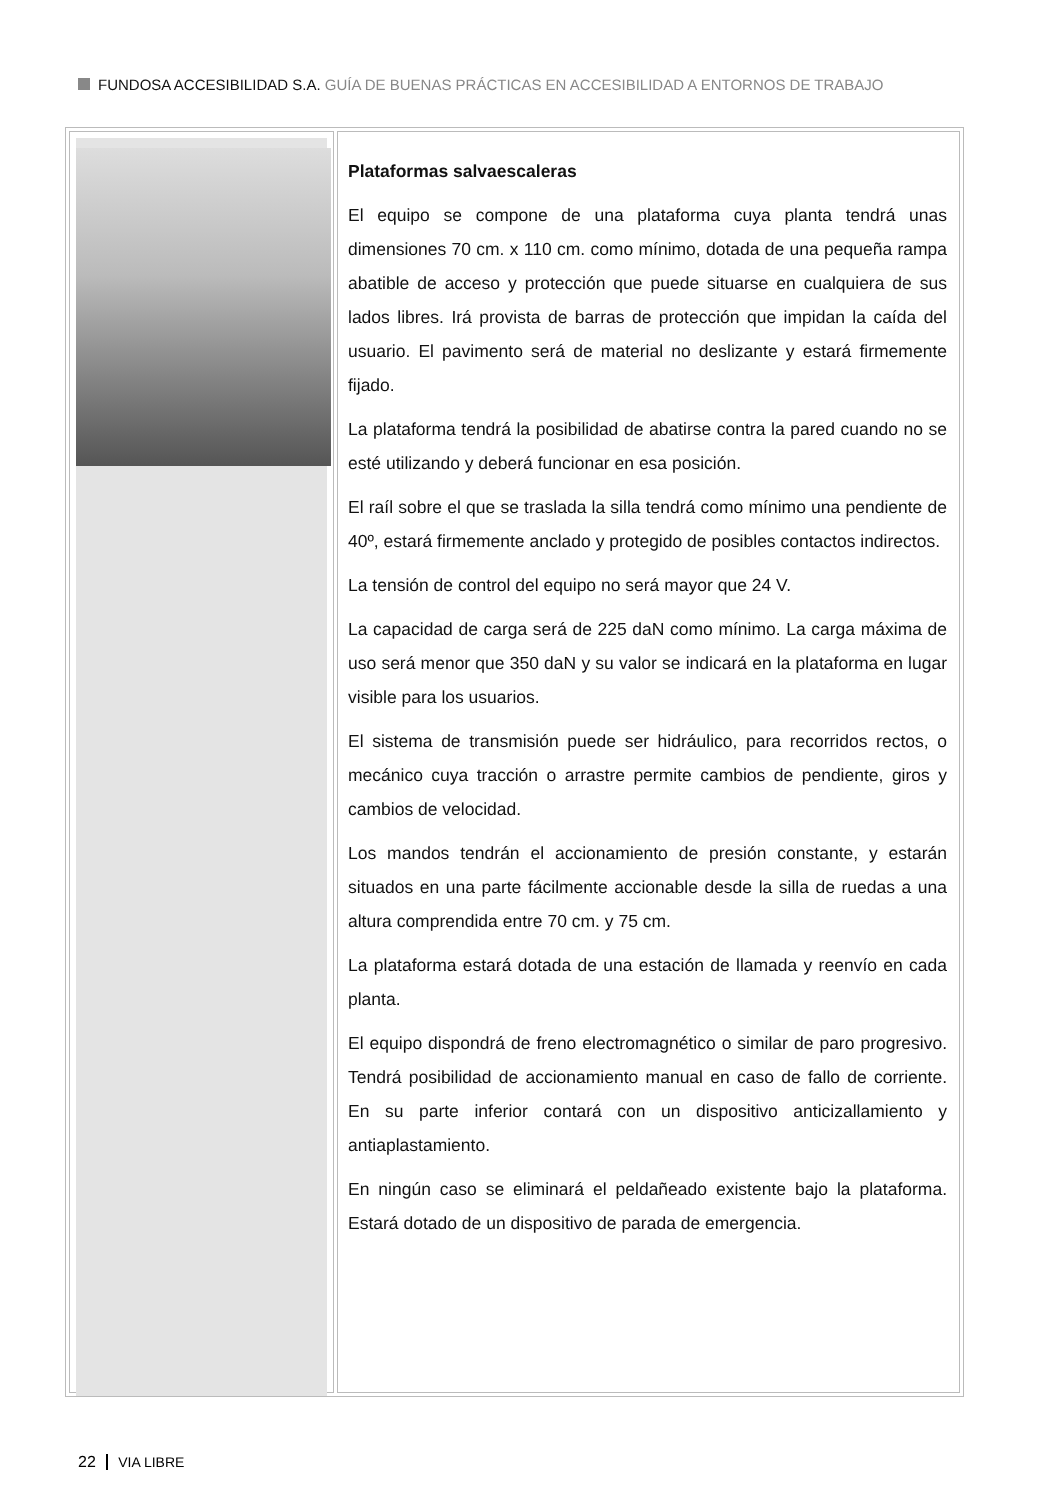FUNDOSA ACCESIBILIDAD S.A. GUÍA DE BUENAS PRÁCTICAS EN ACCESIBILIDAD A ENTORNOS DE TRABAJO
Plataformas salvaescaleras
El equipo se compone de una plataforma cuya planta tendrá unas dimensiones 70 cm. x 110 cm. como mínimo, dotada de una pequeña rampa abatible de acceso y protección que puede situarse en cualquiera de sus lados libres. Irá provista de barras de protección que impidan la caída del usuario. El pavimento será de material no deslizante y estará firmemente fijado.
La plataforma tendrá la posibilidad de abatirse contra la pared cuando no se esté utilizando y deberá funcionar en esa posición.
El raíl sobre el que se traslada la silla tendrá como mínimo una pendiente de 40º, estará firmemente anclado y protegido de posibles contactos indirectos.
La tensión de control del equipo no será mayor que 24 V.
La capacidad de carga será de 225 daN como mínimo. La carga máxima de uso será menor que 350 daN y su valor se indicará en la plataforma en lugar visible para los usuarios.
El sistema de transmisión puede ser hidráulico, para recorridos rectos, o mecánico cuya tracción o arrastre permite cambios de pendiente, giros y cambios de velocidad.
Los mandos tendrán el accionamiento de presión constante, y estarán situados en una parte fácilmente accionable desde la silla de ruedas a una altura comprendida entre 70 cm. y 75 cm.
La plataforma estará dotada de una estación de llamada y reenvío en cada planta.
El equipo dispondrá de freno electromagnético o similar de paro progresivo. Tendrá posibilidad de accionamiento manual en caso de fallo de corriente. En su parte inferior contará con un dispositivo anticizallamiento y antiaplastamiento.
En ningún caso se eliminará el peldañeado existente bajo la plataforma. Estará dotado de un dispositivo de parada de emergencia.
22 VIA LIBRE